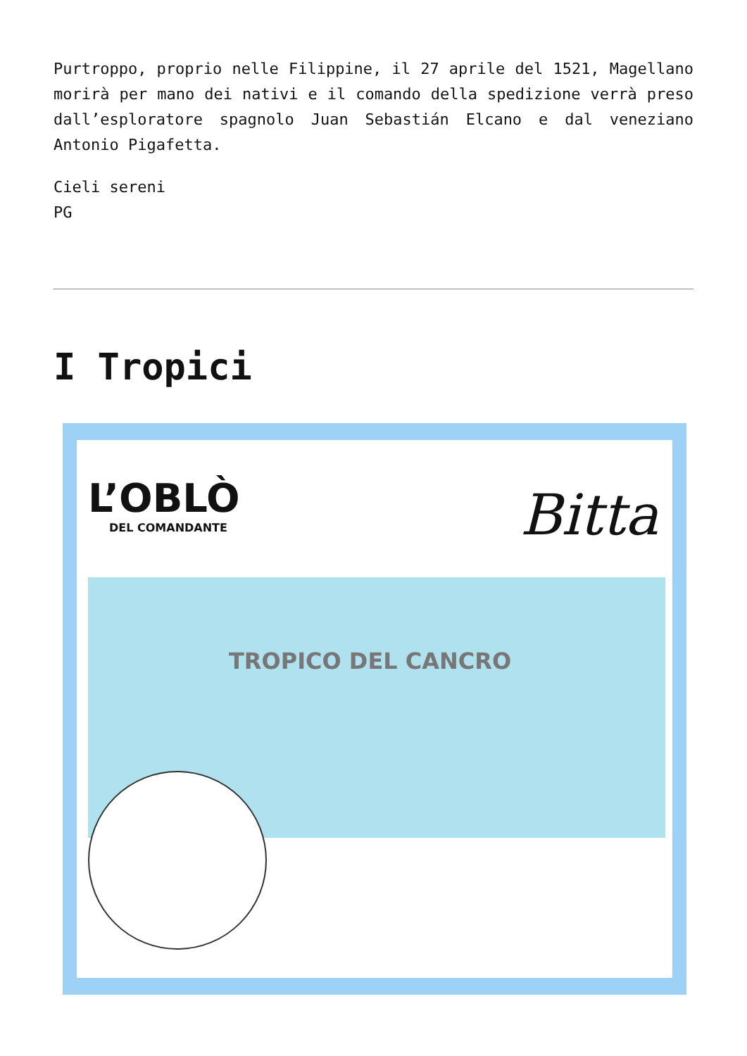Purtroppo, proprio nelle Filippine, il 27 aprile del 1521, Magellano morirà per mano dei nativi e il comando della spedizione verrà preso dall’esploratore spagnolo Juan Sebastián Elcano e dal veneziano Antonio Pigafetta.
Cieli sereni
PG
I Tropici
L’OBLÒ
DEL COMANDANTE
Bitta
TROPICO DEL CANCRO